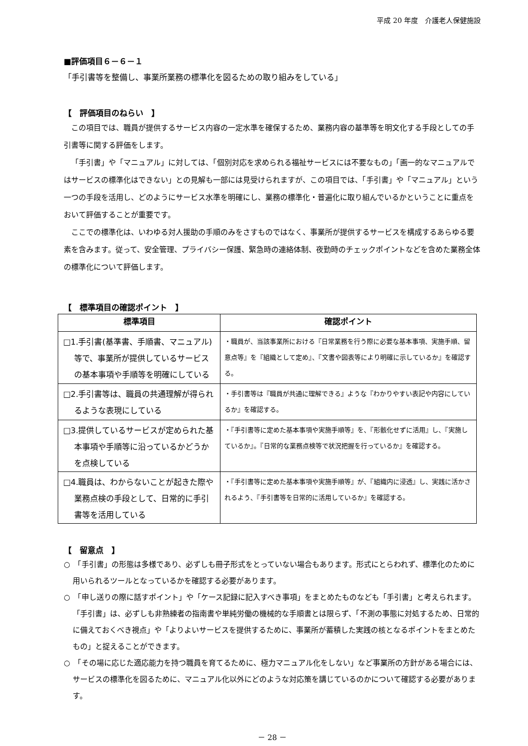平成 20 年度　介護老人保健施設
■評価項目６－６－１
「手引書等を整備し、事業所業務の標準化を図るための取り組みをしている」
【　評価項目のねらい　】
この項目では、職員が提供するサービス内容の一定水準を確保するため、業務内容の基準等を明文化する手段としての手引書等に関する評価をします。
「手引書」や「マニュアル」に対しては、「個別対応を求められる福祉サービスには不要なもの」「画一的なマニュアルではサービスの標準化はできない」との見解も一部には見受けられますが、この項目では、「手引書」や「マニュアル」という一つの手段を活用し、どのようにサービス水準を明確にし、業務の標準化・普遍化に取り組んでいるかということに重点をおいて評価することが重要です。
ここでの標準化は、いわゆる対人援助の手順のみをさすものではなく、事業所が提供するサービスを構成するあらゆる要素を含みます。従って、安全管理、プライバシー保護、緊急時の連絡体制、夜勤時のチェックポイントなどを含めた業務全体の標準化について評価します。
【　標準項目の確認ポイント　】
| 標準項目 | 確認ポイント |
| --- | --- |
| □1.手引書(基準書、手順書、マニュアル)等で、事業所が提供しているサービスの基本事項や手順等を明確にしている | ・職員が、当該事業所における『日常業務を行う際に必要な基本事項、実施手順、留意点等』を『組織として定め』、『文書や図表等により明確に示しているか』を確認する。 |
| □2.手引書等は、職員の共通理解が得られるような表現にしている | ・手引書等は『職員が共通に理解できる』ような『わかりやすい表記や内容にしているか』を確認する。 |
| □3.提供しているサービスが定められた基本事項や手順等に沿っているかどうかを点検している | ・『手引書等に定めた基本事項や実施手順等』を、『形骸化せずに活用』し、『実施しているか』。『日常的な業務点検等で状況把握を行っているか』を確認する。 |
| □4.職員は、わからないことが起きた際や業務点検の手段として、日常的に手引書等を活用している | ・『手引書等に定めた基本事項や実施手順等』が、『組織内に浸透』し、実践に活かされるよう、『手引書等を日常的に活用しているか』を確認する。 |
【　留意点　】
○　「手引書」の形態は多様であり、必ずしも冊子形式をとっていない場合もあります。形式にとらわれず、標準化のために用いられるツールとなっているかを確認する必要があります。
○　「申し送りの際に話すポイント」や「ケース記録に記入すべき事項」をまとめたものなども「手引書」と考えられます。「手引書」は、必ずしも非熟練者の指南書や単純労働の機械的な手順書とは限らず、「不測の事態に対処するため、日常的に備えておくべき視点」や「よりよいサービスを提供するために、事業所が蓄積した実践の核となるポイントをまとめたもの」と捉えることができます。
○　「その場に応じた適応能力を持つ職員を育てるために、極力マニュアル化をしない」など事業所の方針がある場合には、サービスの標準化を図るために、マニュアル化以外にどのような対応策を講じているのかについて確認する必要があります。
－ 28 －